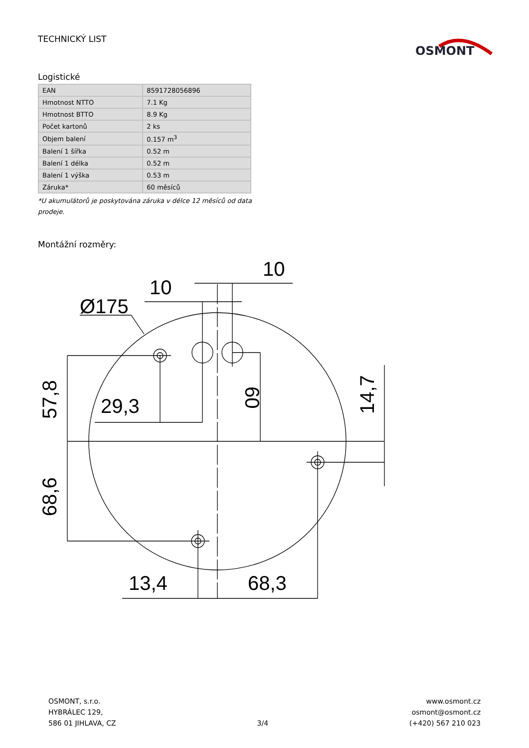TECHNICKÝ LIST
OSMONT
Logistické
| EAN | 8591728056896 |
| Hmotnost NTTO | 7.1 Kg |
| Hmotnost BTTO | 8.9 Kg |
| Počet kartonů | 2 ks |
| Objem balení | 0.157 m<sup>3</sup> |
| Balení 1 šířka | 0.52 m |
| Balení 1 délka | 0.52 m |
| Balení 1 výška | 0.53 m |
| Záruka* | 60 měsíců |
*U akumulátorů je poskytována záruka v délce 12 měsíců od data prodeje.
Montážní rozměry:
Ø175
10
10
29,3
13,4
68,3
57,8
68,6
60
14,7
OSMONT, s.r.o.
HYBRÁLEC 129,
586 01 JIHLAVA, CZ
3/4
www.osmont.cz
osmont@osmont.cz
(+420) 567 210 023